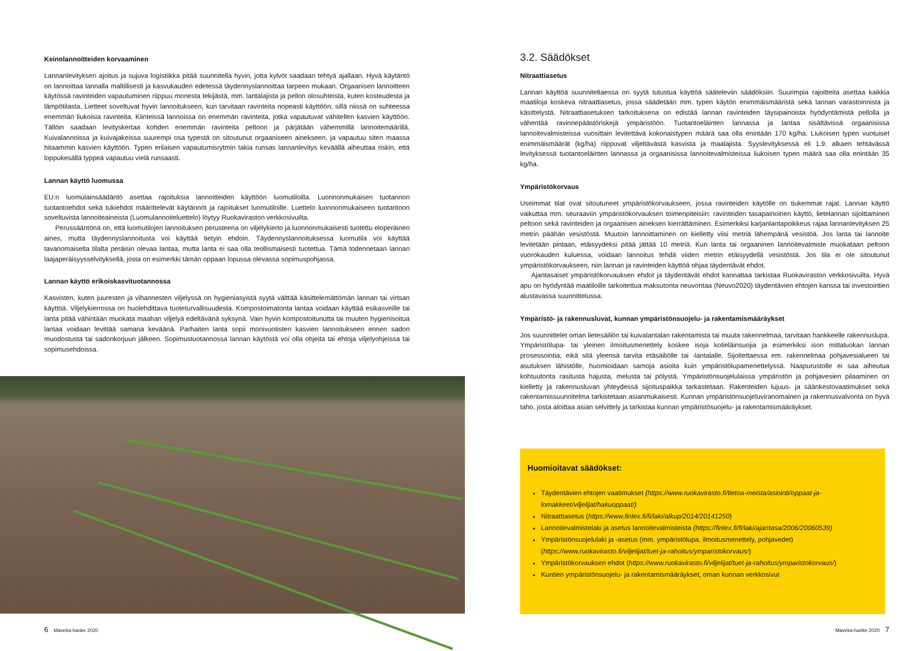Keinolannoitteiden korvaaminen
Lannanlevityksen ajoitus ja sujuva logistiikka pitää suunnitella hyvin, jotta kylvöt saadaan tehtyä ajallaan. Hyvä käytäntö on lannoittaa lannalla maltillisesti ja kasvukauden edetessä täydennyslannoittaa tarpeen mukaan. Orgaanisen lannoitteen käytössä ravinteiden vapautuminen riippuu monesta tekijästä, mm. lantalajista ja pellon olosuhteista, kuten kosteudesta ja lämpötilasta. Lietteet soveltuvat hyvin lannoitukseen, kun tarvitaan ravinteita nopeasti käyttöön, sillä niissä on suhteessa enemmän liukoisia ravinteita. Kiinteissä lannoissa on enemmän ravinteita, jotka vapautuvat vähitellen kasvien käyttöön. Tällöin saadaan levityskertaa kohden enemmän ravinteita peltoon ja pärjätään vähemmillä lannoitemäärillä. Kuivalannoissa ja kuivajakeissa suurempi osa typestä on sitoutunut orgaaniseen ainekseen, ja vapautuu siten maassa hitaammin kasvien käyttöön. Typen erilaisen vapautumisrytmin takia runsas lannanlevitys keväällä aiheuttaa riskin, että loppukesällä typpeä vapautuu vielä runsaasti.
Lannan käyttö luomussa
EU:n luomulainsäädäntö asettaa rajoituksia lannoitteiden käyttöön luomutiloilla. Luonnonmukaisen tuotannon tuotantoehdot sekä tukiehdot määrittelevät käytännöt ja rajoitukset luomutiloille. Luettelo luonnonmukaiseen tuotantoon soveltuvista lannoiteaineista (Luomulannoiteluettelo) löytyy Ruokaviraston verkkosivuilta.
Perussääntönä on, että luomutilojen lannoituksen perusteena on viljelykierto ja luonnonmukaisesti tuotettu eloperäinen aines, mutta täydennyslannoitusta voi käyttää tietyin ehdoin. Täydennyslannoituksessa luomutila voi käyttää tavanomaiselta tilalta peräisin olevaa lantaa, mutta lanta ei saa olla teollismaisesti tuotettua. Tämä todennetaan lannan laajaperäisyysselvityksellä, josta on esimerkki tämän oppaan lopussa olevassa sopimuspohjassa.
Lannan käyttö erikoiskasvituotannossa
Kasvisten, kuten juuresten ja vihannesten viljelyssä on hygieniasyistä syytä välttää käsittelemättömän lannan tai virtsan käyttöä. Viljelykierrossa on huolehdittava tuoteturvallisuudesta. Kompostoimatonta lantaa voidaan käyttää esikasveille tai lanta pitää vähintään muokata maahan viljelyä edeltävänä syksynä. Vain hyvin kompostoitunutta tai muuten hygienisoitua lantaa voidaan levittää samana keväänä. Parhaiten lanta sopii monivuotisten kasvien lannoitukseen ennen sadon muodostusta tai sadonkorjuun jälkeen. Sopimustuotannossa lannan käytöstä voi olla ohjeita tai ehtoja viljelyohjeissa tai sopimusehdoissa.
6 Maveka-hanke 2020
3.2. Säädökset
Nitraattiasetus
Lannan käyttöä suunniteltaessa on syytä tutustua käyttöä sääteleviin säädöksiin. Suurimpia rajoitteita asettaa kaikkia maatiloja koskeva nitraattiasetus, jossa säädetään mm. typen käytön enimmäismääristä sekä lannan varastoinnista ja käsittelystä. Nitraattiasetuksen tarkoituksena on edistää lannan ravinteiden täysipainoista hyödyntämistä pellolla ja vähentää ravinnepäästöriskejä ympäristöön. Tuotantoeläinten lannassa ja lantaa sisältävissä orgaanisissa lannoitevalmisteissa vuosittain levitettävä kokonaistypen määrä saa olla enintään 170 kg/ha. Liukoisen typen vuotuiset enimmäismäärät (kg/ha) riippuvat viljeltävästä kasvista ja maalajista. Syyslevityksessä eli 1.9. alkaen tehtävässä levityksessä tuotantoeläinten lannassa ja orgaanisissa lannoitevalmisteissa liukoisen typen määrä saa olla enintään 35 kg/ha.
Ympäristökorvaus
Useimmat tilat ovat sitoutuneet ympäristökorvaukseen, jossa ravinteiden käytölle on tiukemmat rajat. Lannan käyttö vaikuttaa mm. seuraaviin ympäristökorvauksen toimenpiteisiin: ravinteiden tasapainoinen käyttö, lietelannan sijoittaminen peltoon sekä ravinteiden ja orgaanisen aineksen kierrättäminen. Esimerkiksi karjanlantapoikkeus rajaa lannanlevityksen 25 metrin päähän vesistöstä. Muutoin lannoittaminen on kielletty viisi metriä lähempänä vesistöä. Jos lanta tai lannoite levitetään pintaan, etäisyydeksi pitää jättää 10 metriä. Kun lanta tai orgaaninen lannoitevalmiste muokataan peltoon vuorokauden kuluessa, voidaan lannoitus tehdä viiden metrin etäisyydellä vesistöstä. Jos tila ei ole sitoutunut ympäristökorvaukseen, niin lannan ja ravinteiden käyttöä ohjaa täydentävät ehdot.
Ajantasaiset ympäristökorvauksen ehdot ja täydentävät ehdot kannattaa tarkistaa Ruokaviraston verkkosivuilta. Hyvä apu on hyödyntää maatiloille tarkoitettua maksutonta neuvontaa (Neuvo2020) täydentävien ehtojen kanssa tai investointien alustavassa suunnittelussa.
Ympäristö- ja rakennusluvat, kunnan ympäristönsuojelu- ja rakentamismääräykset
Jos suunnittelet oman lietesäiliön tai kuivalantalan rakentamista tai muuta rakennelmaa, tarvitaan hankkeelle rakennuslupa. Ympäristölupa- tai yleinen ilmoitusmenettely koskee isoja kotieläinsuojia ja esimerkiksi ison mittaluokan lannan prosessointia, eikä sitä yleensä tarvita etäsäiliölle tai -lantalalle. Sijoitettaessa em. rakennelmaa pohjavesialueen tai asutuksen lähistölle, huomioidaan samoja asioita kuin ympäristölupamenettelyssä. Naapurustolle ei saa aiheutua kohtuutonta rasitusta hajusta, melusta tai pölystä. Ympäristönsuojelulaissa ympäristön ja pohjavesien pilaaminen on kielletty ja rakennusluvan yhteydessä sijoituspaikka tarkastetaan. Rakenteiden lujuus- ja säänkestovaatimukset sekä rakentamissuunnitelma tarkistetaan asianmukaisesti. Kunnan ympäristönsuojeluviranomainen ja rakennusvalvonta on hyvä taho, josta aloittaa asian selvittely ja tarkistaa kunnan ympäristösuojelu- ja rakentamismääräykset.
Huomioitavat säädökset:
Täydentävien ehtojen vaatimukset (https://www.ruokavirasto.fi/tietoa-meista/asiointi/oppaat-ja-lomakkeet/viljelijat/hakuoppaat/)
Nitraattiasetus (https://www.finlex.fi/fi/laki/alkup/2014/20141250)
Lannoitevalmistelaki ja asetus lannoitevalmisteista (https://finlex.fi/fi/laki/ajantasa/2006/20060539)
Ympäristönsuojelulaki ja -asetus (mm. ympäristölupa, ilmoitusmenettely, pohjavedet) (https://www.ruokavirasto.fi/viljelijat/tuet-ja-rahoitus/ymparistokorvaus/)
Ympäristökorvauksen ehdot (https://www.ruokavirasto.fi/viljelijat/tuet-ja-rahoitus/ymparistokorvaus/)
Kuntien ympäristönsuojelu- ja rakentamismääräykset, oman kunnan verkkosivut
Maveka-hanke 2020 7